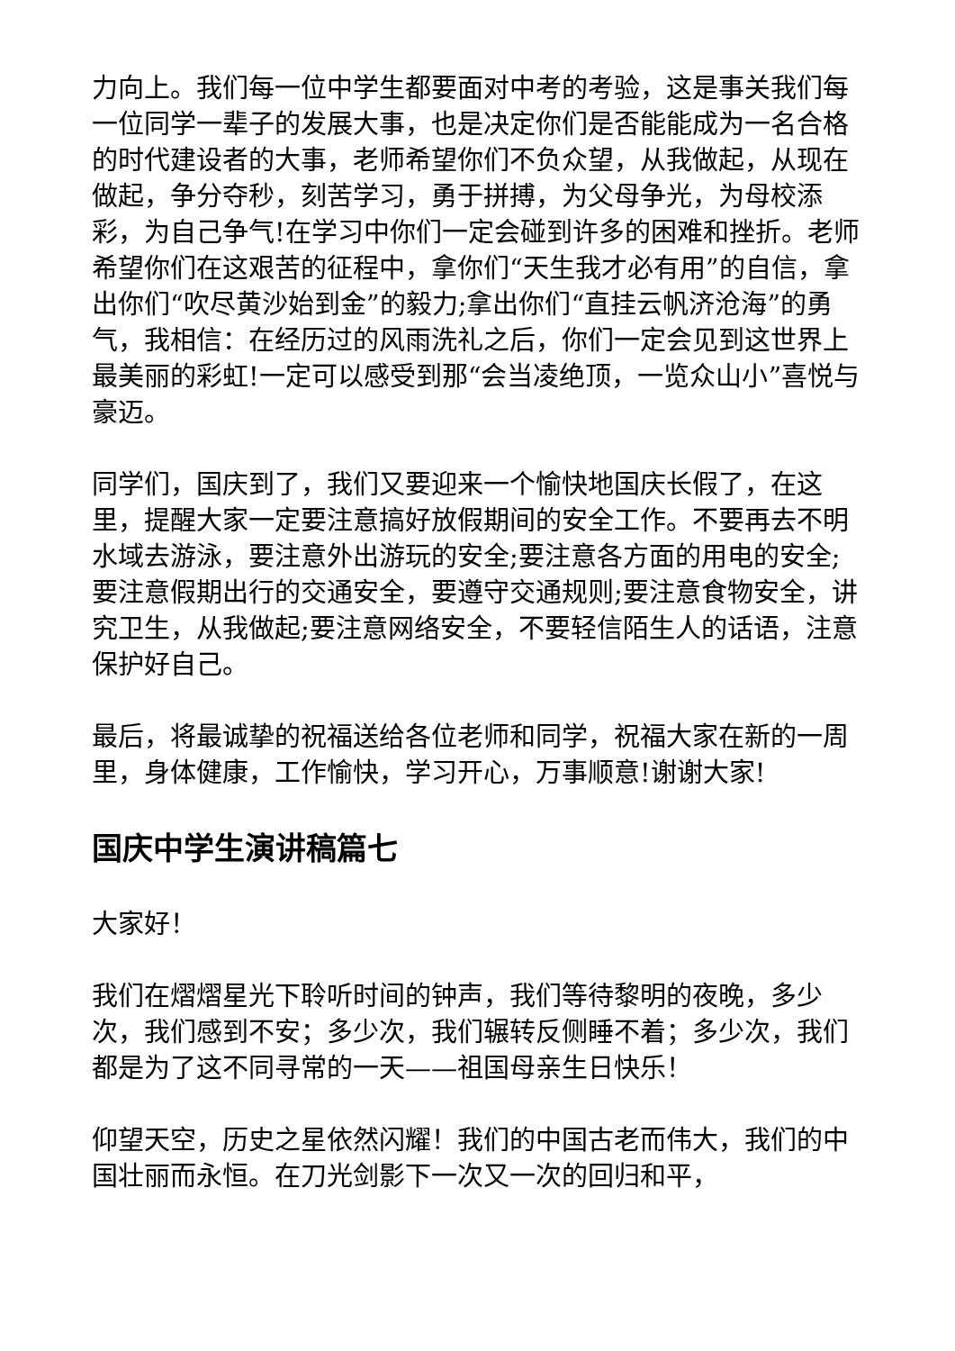力向上。我们每一位中学生都要面对中考的考验，这是事关我们每一位同学一辈子的发展大事，也是决定你们是否能能成为一名合格的时代建设者的大事，老师希望你们不负众望，从我做起，从现在做起，争分夺秒，刻苦学习，勇于拼搏，为父母争光，为母校添彩，为自己争气!在学习中你们一定会碰到许多的困难和挫折。老师希望你们在这艰苦的征程中，拿你们“天生我才必有用”的自信，拿出你们“吹尽黄沙始到金”的毅力;拿出你们“直挂云帆济沧海”的勇气，我相信：在经历过的风雨洗礼之后，你们一定会见到这世界上最美丽的彩虹!一定可以感受到那“会当凌绝顶，一览众山小”喜悦与豪迈。
同学们，国庆到了，我们又要迎来一个愉快地国庆长假了，在这里，提醒大家一定要注意搞好放假期间的安全工作。不要再去不明水域去游泳，要注意外出游玩的安全;要注意各方面的用电的安全;要注意假期出行的交通安全，要遵守交通规则;要注意食物安全，讲究卫生，从我做起;要注意网络安全，不要轻信陌生人的话语，注意保护好自己。
最后，将最诚挚的祝福送给各位老师和同学，祝福大家在新的一周里，身体健康，工作愉快，学习开心，万事顺意!谢谢大家!
国庆中学生演讲稿篇七
大家好！
我们在熠熠星光下聆听时间的钟声，我们等待黎明的夜晚，多少次，我们感到不安；多少次，我们辗转反侧睡不着；多少次，我们都是为了这不同寻常的一天——祖国母亲生日快乐！
仰望天空，历史之星依然闪耀！我们的中国古老而伟大，我们的中国壮丽而永恒。在刀光剑影下一次又一次的回归和平，